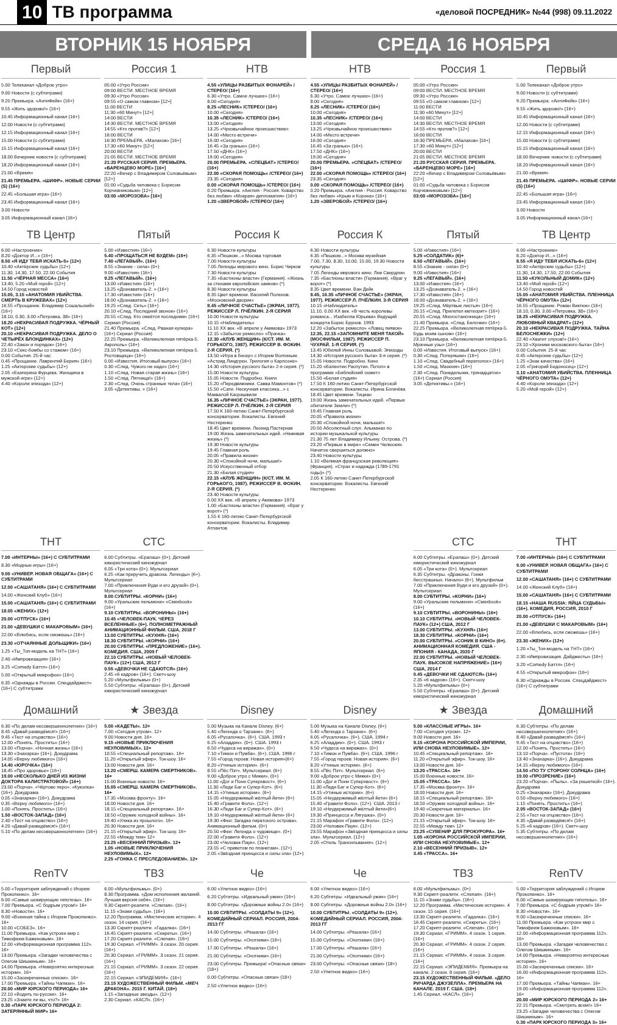10 ТВ программа
«деловой ПОСРЕДНИК» №44 (998) 09.11.2022
ВТОРНИК 15 НОЯБРЯ СРЕДА 16 НОЯБРЯ
Первый
5.00 Телеканал «Доброе утро»
9.00 Новости (с субтитрами)
9.20 Премьера. «АнтиФейк» (16+)
9.55 «Жить здорово!» (16+)
10.45 Информационный канал (16+)
12.00 Новости (с субтитрами)
12.15 Информационный канал (16+)
15.00 Новости (с субтитрами)
15.15 Информационный канал (16+)
18.00 Вечерние новости (с субтитрами)
18.20 Информационный канал (16+)
21.00 «Время»
21.45 ПРЕМЬЕРА. «ШИФР». НОВЫЕ СЕРИИ (S) (16+)
22.45 «Большая игра» (16+)
23.45 Информационный канал (16+)
3.00 Новости
3.05 Информационный канал (16+)
Россия 1
05:00 «Утро России»
09:00 ВЕСТИ. МЕСТНОЕ ВРЕМЯ
09:30 «Утро России»
09:55 «О самом главном» [12+]
11:00 ВЕСТИ
11:30 «60 Минут» [12+]
14:00 ВЕСТИ
14:30 ВЕСТИ. МЕСТНОЕ ВРЕМЯ
14:55 «Кто против?» [12+]
16:00 ВЕСТИ
16:30 ПРЕМЬЕРА. «Малахов» [16+]
17:30 «60 Минут» [12+]
20:00 ВЕСТИ
21:05 ВЕСТИ. МЕСТНОЕ ВРЕМЯ
21:20 РУССКАЯ СЕРИЯ. ПРЕМЬЕРА. «БАРЕНЦЕВО МОРЕ» [16+]
22:20 «Вечер с Владимиром Соловьёвым» [12+]
01:00 «Судьба человека с Борисом Корчевниковым» [12+]
03:00 «МОРОЗОВА» [16+]
НТВ
4.55 «УЛИЦЫ РАЗБИТЫХ ФОНАРЕЙ» /СТЕРЕО/ (16+)
6.30 «Утро. Самое лучшее» (16+)
8.00 «Сегодня»
8.25 «ЛЕСНИК» /СТЕРЕО/ (16+)
10.00 «Сегодня»
10.35 «ЛЕСНИК» /СТЕРЕО/ (16+)
13.00 «Сегодня»
13.25 «Чрезвычайное происшествие»
14.00 «Место встречи»
16.00 «Сегодня»
16.45 «За гранью» (16+)
17.50 «ДНК» (16+)
19.00 «Сегодня»
20.00 ПРЕМЬЕРА. «СПЕЦБАТ» /СТЕРЕО/ (16+)
22.00 «СКОРАЯ ПОМОЩЬ» /СТЕРЕО/ (16+)
23.35 «Сегодня»
0.00 «СКОРАЯ ПОМОЩЬ» /СТЕРЕО/ (16+)
0.20 Премьера. «Англия - Россия. Коварство без любви» «Мокрая» дипломатия» (16+)
1.20 «ЗВЕРОБОЙ» /СТЕРЕО/ (16+)
НТВ
4.55 «УЛИЦЫ РАЗБИТЫХ ФОНАРЕЙ» /СТЕРЕО/ (16+)
6.30 «Утро. Самое лучшее» (16+)
8.00 «Сегодня»
8.25 «ЛЕСНИК» /СТЕРЕО/ (16+)
10.00 «Сегодня»
10.35 «ЛЕСНИК» /СТЕРЕО/ (16+)
13.00 «Сегодня»
13.25 «Чрезвычайное происшествие»
14.00 «Место встречи»
16.00 «Сегодня»
16.45 «За гранью» (16+)
17.50 «ДНК» (16+)
19.00 «Сегодня»
20.00 ПРЕМЬЕРА. «СПЕЦБАТ» /СТЕРЕО/ (16+)
22.00 «СКОРАЯ ПОМОЩЬ» /СТЕРЕО/ (16+)
23.35 «Сегодня»
0.00 «СКОРАЯ ПОМОЩЬ» /СТЕРЕО/ (16+)
0.20 Премьера. «Англия - Россия. Коварство без любви» «Крым и Корона» (16+)
1.20 «ЗВЕРОБОЙ» /СТЕРЕО/ (16+)
Россия 1
05:00 «Утро России»
09:00 ВЕСТИ. МЕСТНОЕ ВРЕМЯ
09:30 «Утро России»
09:55 «О самом главном» [12+]
11:00 ВЕСТИ
11:30 «60 Минут» [12+]
14:00 ВЕСТИ
14:30 ВЕСТИ. МЕСТНОЕ ВРЕМЯ
14:55 «Кто против?» [12+]
16:00 ВЕСТИ
16:30 ПРЕМЬЕРА. «Малахов» [16+]
17:30 «60 Минут» [12+]
20:00 ВЕСТИ
21:05 ВЕСТИ. МЕСТНОЕ ВРЕМЯ
21:20 РУССКАЯ СЕРИЯ. ПРЕМЬЕРА. «БАРЕНЦЕВО МОРЕ» [16+]
22:20 «Вечер с Владимиром Соловьёвым» [12+]
01:00 «Судьба человека с Борисом Корчевниковым» [12+]
03:00 «МОРОЗОВА» [16+]
Первый
5.00 Телеканал «Доброе утро»
9.00 Новости (с субтитрами)
9.20 Премьера. «АнтиФейк» (16+)
9.55 «Жить здорово!» (16+)
10.45 Информационный канал (16+)
12.00 Новости (с субтитрами)
12.15 Информационный канал (16+)
15.00 Новости (с субтитрами)
15.15 Информационный канал (16+)
18.00 Вечерние новости (с субтитрами)
18.20 Информационный канал (16+)
21.00 «Время»
21.45 ПРЕМЬЕРА. «ШИФР». НОВЫЕ СЕРИИ (S) (16+)
22.45 «Большая игра» (16+)
23.45 Информационный канал (16+)
3.00 Новости
3.05 Информационный канал (16+)
ТВ Центр
6.00 «Настроение»
8.20 «Доктор И...» (16+)
8.50 «Я ИДУ ТЕБЯ ИСКАТЬ-5» (12+)
10.40 «Актёрские судьбы» (12+)
11.30, 14.30, 17.50, 22.00 События
11.50 «ЧЁРНАЯ МЕССА» (16+)
13.40, 5.20 «Мой герой» (12+)
14.50 Город новостей
15.05, 3.15 «АНАТОМИЯ УБИЙСТВА. СМЕРТЬ В КРУЖЕВАХ» (12+)
16.55 «Прощание. Владимир Сошальский» (16+)
18.10, 0.30, 3.00 «Петровка, 38» (16+)
18.20 «НЕКРАСИВАЯ ПОДРУЖКА. ЧЁРНЫЙ КОТ» (12+)
20.10 «НЕКРАСИВАЯ ПОДРУЖКА. ДЕЛО О ЧЕТЫРЁХ БЛОНДИНКАХ» (12+)
22.40 «Закон и порядок» (16+)
23.10 «Секс-бомбы со стажем» (16+)
0.00 События. 25-й час
0.45 «Прощание. Лаврентий Берия» (16+)
1.25 «Актерские судьбы» (12+)
2.05 «Екатерина Фурцева. Женщина в мужской игре» (12+)
4.40 «Короли эпизода» (12+)
Пятый
5.00 «Известия» (16+)
5.40 «ПРОЩАТЬСЯ НЕ БУДЕМ» (16+)
7.40 «ЛЕГАВЫЙ». (16+)
8.55 «Знание - сила» (0+)
9.00 «Известия» (16+)
9.25 «ЛЕГАВЫЙ». (16+)
13.00 «Известия» (16+)
13.25 «Дознаватель-2. » (16+)
17.30 «Известия» (16+)
18.00 «Дознаватель-2. » (16+)
19.25 «След. Сеть» (16+)
20.10 «След. Последний звонок» (16+)
20.55 «След. Кто смеётся последним» (16+) Сериал (Россия)
21.40 Премьера. «След. Рваная кулюра» (16+) Сериал (Россия)
22.25 Премьера. «Великолепная пятёрка-5. Акрополь» (16+)
23.10 Премьера. «Великолепная пятёрка-5. Ростовщица» (16+)
0.00 «Известия. Итоговый выпуск» (16+)
0.30 «След. Чужого не надо» (16+)
1.10 «След. Новая старая жизнь» (16+)
1.50 «След. Пятница!» (16+)
2.30 «След. Очень странные тела» (16+)
3.05 «Детективы. » (16+)
Россия К
6.30 Новости культуры
6.35 «Пешком...» Москва торговая
7.00 Новости культуры
7.05 Легенды мирового кино. Борис Чирков
7.30 Новости культуры
7.35 «Бастионы власти» (Германия). «Жизнь за стенами европейских замков» (*)
8.30 Новости культуры
8.35 Цвет времени. Василий Поленов. «Московский дворик»
8.45 «ЛИЧНОЕ СЧАСТЬЕ» (ЭКРАН, 1977). РЕЖИССЕР Л. ПЧЁЛКИН. 2-Я СЕРИЯ
10.00 Новости культуры
10.15 «Наблюдатель»
11.10 XX век. «В апреле у Акимова» 1973
12.15 «Забытое ремесло» «Прачка»
12.30 «КЛУБ ЖЕНЩИН» (К/СТ. ИМ. М. ГОРЬКОГО, 1987). РЕЖИССЕР В. ФОКИН. 2-Я СЕРИЯ. (*)
13.50 «Игра в бисер» с Игорем Волгиным. «Астрид Линдгрен. Трилогия о Карлсоне»
14.30 «История русского быта» 2-я серия. (*)
15.00 Новости культуры
15.05 Новости. Подробно. Книги
15.20 «Передвижники. Савва Мамонтов» (*)
15.50 «Сати. Нескучная классика...» с Маквалой Касрашвили
16.35 «ЛИЧНОЕ СЧАСТЬЕ» (ЭКРАН, 1977). РЕЖИССЕР Л. ПЧЁЛКИН. 2-Я СЕРИЯ
17.50 К 160-летию Санкт-Петербургской консерватории. Вокалисты. Евгений Нестеренко
18.45 Цвет времени. Леонид Пастернак
19.00 Жизнь замечательных идей. «Неживая жизнь» (*)
19.30 Новости культуры
19.45 Главная роль
20.05 «Правила жизни»
20.30 «Спокойной ночи, малыши!»
20.50 Искусственный отбор
21.30 «Белая студия»
22.15 «КЛУБ ЖЕНЩИН» (К/СТ. ИМ. М. ГОРЬКОГО, 1987). РЕЖИССЕР В. ФОКИН. 2-Я СЕРИЯ. (*)
23.40 Новости культуры
0.00 XX век. «В апреле у Акимова» 1973
1.00 «Бастионы власти» (Германия). «Враг у ворот» (*)
1.55 К 160-летию Санкт-Петербургской консерватории. Вокалисты. Владимир Атлантов
Россия К
6.30 Новости культуры
6.35 «Пешком...» Москва музейная
7.00, 7.30, 8.30, 10.00, 15.00, 19.30 Новости культуры
7.05 Легенды мирового кино. Лев Свердлин
7.35 «Бастионы власти» (Германия). «Враг у ворот» (*)
8.35 Цвет времени. Ван Дейк
8.45, 16.35 «ЛИЧНОЕ СЧАСТЬЕ» (ЭКРАН, 1977). РЕЖИССЕР Л. ПЧЁЛКИН. 3-Я СЕРИЯ
10.15 «Наблюдатель»
11.10, 0.00 XX век. «В честь королевы романса... Изабелла Юрьева» Ведущий концерта Борис Брунов. 1993
12.20 «Забытое ремесло» «Ловец пиявок»
12.35, 22.15 «ЗАПОМНИТЕ МЕНЯ ТАКОЙ» (МОСФИЛЬМ, 1987). РЕЖИССЕР П. ЧУХРАЙ. 1-Я СЕРИЯ. (*)
13.45 Юбилей Инны Соловьевой. Эпизоды
14.30 «История русского быта» 3-я серия. (*)
15.05 Новости. Подробно. Кино
15.20 «Валентин Распутин. Потоп» в программе «Библейский сюжет»
15.50 «Белая студия»
17.50 К 160-летию Санкт-Петербургской консерватории. Вокалисты. Ирина Богачёва
18.45 Цвет времени. Тициан
19.00 Жизнь замечательных идей. «Первые обитатели Земли» (*)
19.45 Главная роль
20.05 «Правила жизни»
20.30 «Спокойной ночи, малыши!»
20.50 Абсолютный слух. Альманах по истории музыкальной культуры
21.30 75 лет Владимиру Ильину. Острова. (*)
23.20 «Первые в мире» «Семен Челюскин. Начатое свершиться должно»
23.40 Новости культуры
1.10 «Великая французская революция» (Франция). «Страх и надежда (1789-1791 годы)» (*)
2.05 К 160-летию Санкт-Петербургской консерватории. Вокалисты. Евгений Нестеренко
Пятый
5.00 «Известия» (16+)
5.25 «СОЛДАТИК» (6)+
6.50 «ЛЕГАВЫЙ». (16+)
8.55 «Знание - сила» (0+)
9.00 «Известия» (16+)
9.25 «ЛЕГАВЫЙ». (16+)
13.00 «Известия» (16+)
13.25 «Дознаватель-2. » (16+)
17.30 «Известия» (16+)
18.00 «Дознаватель-2. » (16+)
19.25 «След. Мёртвые листья» (16+)
20.15 «След. Прилетел метеорит» (16+)
20.55 «След. Многостаночница» (16+)
21.40 Премьера. «След. Белочки» (16+)
22.25 Премьера. «Великолепная пятёрка-5. Будь моим сыном» (16+)
23.10 Премьера. «Великолепная пятёрка-5. Мрачные узы» (16+)
0.00 «Известия. Итоговый выпуск» (16+)
0.30 «След. Потеряшки» (16+)
1.10 «След. Свадебный переполох» (16+)
1.50 «След. Мазюня» (16+)
2.30 «След. Понедельник, тринадцатое» (16+) Сериал (Россия)
3.05 «Детективы.» (16+)
ТВ Центр
6.00 «Настроение»
8.20 «Доктор И...» (16+)
8.55 «Я ИДУ ТЕБЯ ИСКАТЬ-6» (12+)
10.40 «Актёрские судьбы» (12+)
11.30, 14.30, 17.50, 22.00 События
11.50 «КУКОЛЬНЫЙ ДОМИК» (12+)
13.40 «Мой герой» (12+)
14.50 Город новостей
15.05 «АНАТОМИЯ УБИЙСТВА. ПЛЕННИЦА ЧЁРНОГО ОМУТА» (12+)
16.55 «Прощание. Роман Виктюк» (16+)
18.10, 0.30, 3.00 «Петровка, 38» (16+)
18.25 «НЕКРАСИВАЯ ПОДРУЖКА. ЛЮБОВНЫЙ КВАДРАТ» (12+)
20.10 «НЕКРАСИВАЯ ПОДРУЖКА. ТАЙНА БЕЛОСНЕЖКИ» (12+)
22.40 «Хватит слухов!» (16+)
23.10 «Хроники московского быта» (16+)
0.00 События. 25-й час
0.45 «Актерские судьбы» (12+)
1.25 «Знак качества» (16+)
2.05 «Григорий Бедоносец» (12+)
3.10 «АНАТОМИЯ УБИЙСТВА. ПЛЕННИЦА ЧЁРНОГО ОМУТА» (12+)
4.40 «Короли эпизода» (12+)
5.20 «Мой герой» (12+)
ТНТ
7.00 «ИНТЕРНЫ» (16+) С СУБТИТРАМИ
8.30 «Модные игры» (16+)
9.00 «УНИВЕР. НОВАЯ ОБЩАГА» (16+) С СУБТИТРАМИ
12.00 «САШАТАНЯ» (16+) С СУБТИТРАМИ
14.00 «Женский Клуб» (16+)
15.00 «САШАТАНЯ» (16+) С СУБТИТРАМИ
18.05 «ЖЕНИХ» (12+)
20.00 «ОТПУСК» (16+)
21.00 «ДЕВУШКИ С МАКАРОВЫМ» (16+)
22.00 «Влюбись, если сможешь» (16+)
23.30 «ОТЧАЯННЫЕ ДОЛЬЩИКИ» (16+)
1.25 «Ты_Топ-модель на ТНТ» (16+)
2.40 «Импровизация» (16+)
3.25 «Comedy Баттл» (16+)
5.00 «Открытый микрофон» (16+)
6.35 «Однажды в России. Спецдайджест» (16+) С субтитрами
СТС
6.00 Субтитры. «Ералаш» (0+). Детский юмористический киножурнал
6.05 «Три кота» (0+). Мультсериал
6.25 «Как приручить дракона. Легенды» (6+). Мультсериал
7.00 «Приключения Вуди и его друзей» (0+). Мультсериал
8.00 СУБТИТРЫ. «КОРНИ» (16+)
9.00 «Уральские пельмени» «Смехbook» (16+)
9.10 СУБТИТРЫ. «ВОРОНИНЫ» (16+)
10.45 «ЧЕЛОВЕК-ПАУК. ЧЕРЕЗ ВСЕЛЕННЫЕ» (6+). ПОЛНОМЕТРАЖНЫЙ АНИМАЦИОННЫЙ ФИЛЬМ. США, 2018 Г
13.00 СУБТИТРЫ. «КУХНЯ» (16+)
18.30 СУБТИТРЫ. «КОРНИ» (16+)
20.00 СУБТИТРЫ. «ПРЕДЛОЖЕНИЕ» (16+). КОМЕДИЯ. США, 2009 Г
22.10 СУБТИТРЫ. «НОВЫЙ ЧЕЛОВЕК-ПАУК» (12+) США, 2012 Г
0.55 «ДЕВОЧКИ НЕ СДАЮТСЯ» (16+)
2.45 «6 кадров» (16+). Скетч-шоу
5.20 «Мультфильмы» (0+)
5.50 Субтитры. «Ералаш» (0+). Детский юмористический киножурнал
СТС
6.00 Субтитры. «Ералаш» (0+). Детский юмористический киножурнал
6.05 «Три кота» (0+). Мультсериал
6.35 Субтитры. «Драконы. Гонки бесстрашных. Начало» (6+). Мультфильм
7.00 «Приключения Вуди и его друзей» (0+). Мультсериал
8.00 СУБТИТРЫ. «КОРНИ» (16+)
9.00 «Уральские пельмени» «Смехbook» (16+)
9.10 СУБТИТРЫ. «ВОРОНИНЫ» (16+)
10.10 СУБТИТРЫ. «НОВЫЙ ЧЕЛОВЕК-ПАУК» (12+) США, 2012 Г
13.00 СУБТИТРЫ. «КУХНЯ» (16+)
18.30 СУБТИТРЫ. «КОРНИ» (16+)
20.00 СУБТИТРЫ. «СОНИК В КИНО» (6+). АНИМАЦИОННАЯ КОМЕДИЯ. США - ЯПОНИЯ - КАНАДА, 2020 Г
22.00 СУБТИТРЫ. «НОВЫЙ ЧЕЛОВЕК-ПАУК. ВЫСОКОЕ НАПРЯЖЕНИЕ» (16+) США, 2014 Г
0.45 «ДЕВОЧКИ НЕ СДАЮТСЯ» (16+)
2.35 «6 кадров» (16+). Скетч-шоу
5.20 «Мультфильмы» (0+)
5.50 Субтитры. «Ералаш» (0+). Детский юмористический киножурнал
ТНТ
7.00 «ИНТЕРНЫ» (16+) С СУБТИТРАМИ
9.00 «УНИВЕР. НОВАЯ ОБЩАГА» (16+) С СУБТИТРАМИ
12.00 «САШАТАНЯ» (16+) С СУБТИТРАМИ
14.00 «Женский Клуб» (16+)
15.00 «САШАТАНЯ» (16+) С СУБТИТРАМИ
18.15 «НАША RUSSIA: ЯЙЦА СУДЬБЫ» (16+). КОМЕДИЯ, РОССИЯ, 2010 Г
20.00 «ОТПУСК» (16+)
21.00 «ДЕВУШКИ С МАКАРОВЫМ» (16+)
22.00 «Влюбись, если сможешь» (16+)
23.30 «ЖЕНИХ» (12+)
1.20 «Ты_Топ-модель на ТНТ» (16+)
2.30 «Импровизация. Дайджесты» (16+)
3.20 «Comedy Баттл» (16+)
4.55 «Открытый микрофон» (16+)
6.30 «Однажды в России. Спецдайджест» (16+) С субтитрами
Домашний
6.30 «По делам несовершеннолетних» (16+)
8.45 «Давай разведёмся!» (16+)
9.45 «Тест на отцовство» (16+)
12.00 «Понять. Простить» (16+)
13.00 «Порча». «Ночная жизнь» (16+)
13.30 «Знахарка» (16+). Докудрама
14.05 «Верну любимого» (16+)
14.40 «ЮРОЧКА» (16+)
18.45 «Про здоровье» (16+)
19.00 «НЕСКОЛЬКО ДНЕЙ ИЗ ЖИЗНИ ДОКТОРА КАЛИСТРАТОВОЙ» (16+)
23.00 «Порча». «Чёртово перо». «Куколка» (16+). Докудрама
0.05 «Знахарка» (16+). Докудрама
0.35 «Верну любимого» (16+)
1.00 «Понять. Простить» (16+)
1.50 «ВОСТОК-ЗАПАД» (16+)
2.40 «Тест на отцовство» (16+)
4.20 «Давай разведёмся!» (16+)
5.10 «По делам несовершеннолетних» (16+)
★ Звезда
5.00 «КАДЕТЫ». 12+
7.00 «Сегодня утром». 12+
9.00 Новости дня. 16+
9.15 «НОВЫЕ ПРИКЛЮЧЕНИЯ НЕУЛОВИМЫХ». 12+
10.55 «Специальный репортаж». 16+
11.20 «Открытый эфир». Ток-шоу. 16+
13.00 Новости дня. 16+
13.20 «СМЕРШ. КАМЕРА СМЕРТНИКОВ». 16+
15.00 Военные новости. 16+
15.05 «СМЕРШ. КАМЕРА СМЕРТНИКОВ». 16+
17.35 «Москва фронту». 16+
18.00 Новости дня. 16+
18.15 «Специальный репортаж». 16+
18.50 «Оружие холодной войны». 16+
19.40 «Улика из прошлого». 16+
20.30 Новости дня. 16+
21.15 «Открытый эфир». Ток-шоу. 16+
22.55 «Между тем» 12+
23.25 «ВЕСЕННИЙ ПРИЗЫВ». 12+
1.05 «НОВЫЕ ПРИКЛЮЧЕНИЯ НЕУЛОВИМЫХ». 12+
2.25 «ГОНКА С ПРЕСЛЕДОВАНИЕМ». 12+
Disney
5.00 Музыка на Канале Disney. (6+)
5.40 «Легенда о Тарзане». (6+)
6.05 «Русалочка». (6+). США. 1993 г
6.25 «Аладдин». (0+). США. 1993 г
6.50 «Чудеса на виражах». (0+)
7.10 «Тимон и Пумба». (6+). США. 1996 г
7.55 «Город героев: Новая история»(6+)
8.20 «Утиные истории». (6+)
8.55 «Пёс Пэт». Мультсериал. (6+)
9.00 «Доброе утро с Микки», (0+)
11.00 «Дог и Пони Суперхвост». (6+)
11.30 «Леди Баг и Супер-Кот». (6+)
14.15 «Утиные истории». (6+)
15.05 «Неудержимый жёлтый йети» (6+)
15.40 «Гравити Фолз». (12+)
16.30 «Леди Баг и Супер-Кот». (6+)
19.10 «Неудержимый жёлтый йети» (6+)
19.30 «Феи: Загадка пиратского острова». Анимационный фильм. (0+)
20.50 «Феи: Легенда о чудовище». (0+)
22.00 «Гравити Фолз». (12+)
23.00 «Человек-Паук». (12+)
23.55 «С приветом по планетам». (12+)
2.05 «Звёздная принцесса и силы зла» (12+)
Disney
5.00 Музыка на Канале Disney. (6+)
5.40 «Легенда о Тарзане». (6+)
6.05 «Русалочка». (6+). США. 1994 г
6.25 «Аладдин». (0+). США. 1993 г
6.50 «Чудеса на виражах». (0+)
7.10 «Тимон и Пумба». (6+). США. 1996 г
7.55 «Город героев: Новая история». (6+)
8.20 «Утиные истории». (6+)
8.55 «Пёс Пэт». Мультсериал. (6+)
9.00 «Доброе утро с Микки» (0+)
11.00 «Дог и Пони Суперхвост». (6+)
11.30 «Леди Баг и Супер-Кот». (6+)
14.15 «Утиные истории». (6+)
15.05 «Неудержимый жёлтый йети» (6+)
15.40 «Гравити Фолз». (12+). США. 2013 г
19.10 «Неудержимый жёлтый йети»(6+)
19.30 «Принцесса и Лягушка». (0+)
21.15 Марафон «Гравити Фолз». (12+)
23.00 «Человек-Паук». (12+)
23.55 Марафон «Звёздная принцесса и силы зла». Мультсериал. (12+)
2.05 «Отель Трансильвания». (12+)
★ Звезда
5.00 «КЛАССНЫЕ ИГРЫ». 16+
7.00 «Сегодня утром». 12+
9.00 Новости дня. 16+
9.15 «КОРОНА РОССИЙСКОЙ ИМПЕРИИ, ИЛИ СНОВА НЕУЛОВИМЫЕ». 12+
10.45 «Специальный репортаж». 16+
11.20 «Открытый эфир». Ток-шоу. 16+
13.00 Новости дня. 16+
13.20 «ТРАССА». 16+
15.00 Военные новости. 16+
15.05 «ТРАССА». 16+
17.35 «Москва фронту». 16+
18.00 Новости дня. 16+
18.15 «Специальный репортаж». 16+
18.50 «Оружие холодной войны». 16+
19.40 «Секретные материалы». 16+
20.30 Новости дня. 16+
21.15 «Открытый эфир». Ток-шоу. 16+
22.55 «Между тем» 12+
23.25 «СУВЕНИР ДЛЯ ПРОКУРОРА». 16+
1.05 «КОРОНА РОССИЙСКОЙ ИМПЕРИИ, ИЛИ СНОВА НЕУЛОВИМЫЕ». 12+
2.10 «ВЕСЕННИЙ ПРИЗЫВ». 12+
3.45 «ТРАССА». 16+
Домашний
6.30 Субтитры. «По делам несовершеннолетних» (16+)
8.40 «Давай разведёмся!» (16+)
9.45 «Тест на отцовство» (16+)
12.00 «Понять. Простить» (16+)
13.10 «Порча». «Пустота» (16+)
13.40 «Знахарка» (16+). Докудрама
14.15 «Верну любимого» (16+)
14.50 «ПО ТУ СТОРОНУ СОЛНЦА» (16+)
19.00 «ПРОЗРЕНИЕ» (16+)
23.20 «Порча». «Пыль». «За решеткой» (16+). Докудрама
0.25 «Знахарка» (16+). Докудрама
0.50 «Верну любимого» (16+)
1.15 «Понять. Простить» (16+)
2.05 «ВОСТОК-ЗАПАД» (16+)
2.55 «Тест на отцовство» (16+)
4.35 «Давай разведёмся!» (16+)
5.25 «6 кадров» (16+). Скетч-шоу
5.35 Субтитры. «По делам несовершеннолетних» (16+)
RenTV
5.00 «Территория заблуждений с Игорем Прокопенко». 16+
6.00 «Самые шокирующие гипотезы». 16+
7.00 Премьера. «С бодрым утром!» 16+
8.30 «Новости». 16+
9.00 «Военная тайна с Игорем Прокопенко». 16+
10.00 «СОБЕЗ». 16+
11.00 Премьера. «Как устроен мир с Тимофеем Баженовым». 16+
12.00 «Информационная программа 112». 16+
13.00 Премьера. «Загадки человечества с Олегом Шишкиным». 16+
14.00 Премьера. «Невероятно интересные истории». 16+
15.00 «Засекреченные списки». 16+
17.00 Премьера. «Тайны Чапман». 16+
20.00 «МИР ЮРСКОГО ПЕРИОДА» 16+
22.10 «Водить по-русски». 16+
23.25 «Знаете ли вы, что?» 16+
0.30 «ПАРК ЮРСКОГО ПЕРИОДА 2: ЗАТЕРЯННЫЙ МИР» 16+
ТВ3
6.00 «Мультфильмы». (0+)
8.30 Программа. «Дом исполнения желаний. Лучшая версия себя». (16+)
9.30 Скрипт-реалити. «Слепая». (16+)
11.15 «Знаки судьбы». (16+)
12.20 Программа. «Мистические истории». 4 сезон. 14 серия. (16+)
13.30 Скрипт-реалити. «Гадалка». (16+)
16.45 Скрипт-реалити. «Секреты». (16+)
17.20 Скрипт-реалити. «Слепая». (16+)
19.30 Сериал. «ГРИММ». 3 сезон. 20 серия. (16+)
20.30 Сериал. «ГРИММ». 3 сезон. 21 серия. (16+)
21.15 Сериал. «ГРИММ». 3 сезон. 22 серия. (16+)
22.15 Сериал. «ЭПИДЕМИЯ». (16+)
23.15 ХУДОЖЕСТВЕННЫЙ ФИЛЬМ. «МЕЧ ДРАКОНА». 2015 Г. КИТАЙ. (18+)
1.15 «Западные звезды». (12+)
2.30 Сериал. «КАСЛ». (16+)
Че
6.00 «Улетное видео» (16+)
6.20 Субтитры. «Идеальный ужин» (16+)
8.00 Субтитры. «Дорожные войны 2.0» (16+)
10.00 СУБТИТРЫ. «СОЛДАТЫ 9» (12+). КОМЕДИЙНЫЙ СЕРИАЛ. РОССИЯ, 2004-2013 ГГ
14.00 Субтитры. «Решала» (16+)
15.00 Субтитры. «Охотники» (16+)
17.00 Субтитры. «Решала» (16+)
21.00 Субтитры. «Охотники» (16+)
23.00 Субтитры. Премьера! «Опасные связи» (18+)
0.00 Субтитры. «Опасные связи» (18+)
2.50 «Улетное видео» (16+)
Че
6.00 «Улетное видео» (16+)
6.20 Субтитры. «Идеальный ужин» (16+)
8.00 Субтитры. «Дорожные войны 2.0» (16+)
10.00 СУБТИТРЫ. «СОЛДАТЫ 9» (12+). КОМЕДИЙНЫЙ СЕРИАЛ. РОССИЯ, 2004-2013 ГГ
14.00 Субтитры. «Решала» (16+)
15.00 Субтитры. «Охотники» (16+)
17.00 Субтитры. «Решала» (16+)
21.00 Субтитры. «Охотники» (16+)
23.00 Субтитры. «Опасные связи» (18+)
2.50 «Улетное видео» (16+)
ТВ3
6.00 «Мультфильмы». (0+)
9.30 Скрипт-реалити. «Слепая». (16+)
11.15 «Знаки судьбы». (16+)
12.20 Программа. «Мистические истории». 4 сезон. 15 серия. (16+)
13.30 Скрипт-реалити. «Гадалка». (16+)
16.45 Скрипт-реалити. «Секреты». (16+)
17.20 Скрипт-реалити. «Слепая». (16+)
19.30 Сериал. «ГРИММ». 4 сезон. 1 серия. (16+)
20.30 Сериал. «ГРИММ». 4 сезон. 2 серия. (16+)
21.15 Сериал. «ГРИММ». 4 сезон. 3 серия. (16+)
22.15 Сериал. «ЭПИДЕМИЯ». Премьера на канале. 2 сезон. 8 серия. (16+)
23.15 ХУДОЖЕСТВЕННЫЙ ФИЛЬМ. «ДЕЛО РИЧАРДА ДЖУЗЕЛЛА». ПРЕМЬЕРА НА КАНАЛЕ. 2019 Г. США. (18+)
1.45 Сериал. «КАСЛ». (16+)
RenTV
5.00 «Территория заблуждений с Игорем Прокопенко». 16+
6.00 «Самые шокирующие гипотезы». 16+
7.00 Премьера. «С бодрым утром!» 16+
8.30 «Новости». 16+
9.00 «Засекреченные списки». 16+
11.00 Премьера. «Как устроен мир с Тимофеем Баженовым». 16+
12.00 «Информационная программа 112». 16+
13.00 Премьера. «Загадки человечества с Олегом Шишкиным». 16+
14.00 Премьера. «Невероятно интересные истории». 16+
15.00 «Засекреченные списки». 16+
16.00 «Информационная программа 112». 16+
17.00 Премьера. «Тайны Чапман». 16+
19.00 «Информационная программа 112». 16+
20.00 «МИР ЮРСКОГО ПЕРИОДА 2» 16+
22.15 Премьера. «Смотреть всем!» 16+
23.25 «Загадки человечества с Олегом Шишкиным». 16+
0.30 «ПАРК ЮРСКОГО ПЕРИОДА 3» 16+